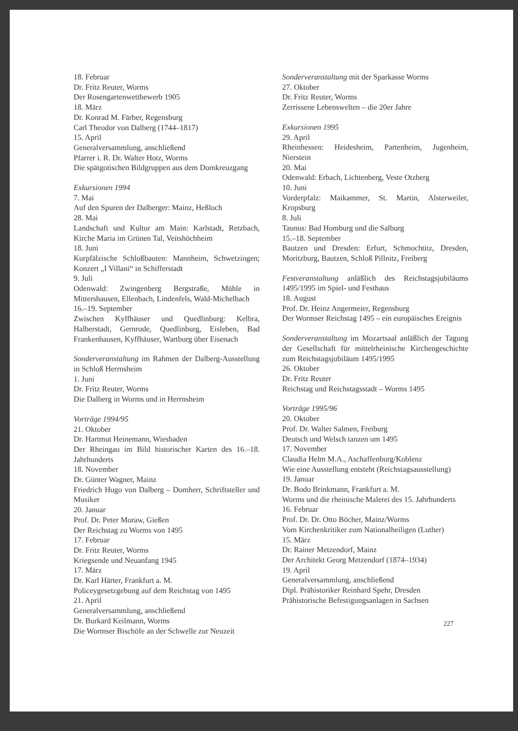18. Februar
Dr. Fritz Reuter, Worms
Der Rosengartenwettbewerb 1905
18. März
Dr. Konrad M. Färber, Regensburg
Carl Theodor von Dalberg (1744–1817)
15. April
Generalversammlung, anschließend
Pfarrer i. R. Dr. Walter Hotz, Worms
Die spätgotischen Bildgruppen aus dem Domkreuzgang
Exkursionen 1994
7. Mai
Auf den Spuren der Dalberger: Mainz, Heßloch
28. Mai
Landschaft und Kultur am Main: Karlstadt, Retzbach, Kirche Maria im Grünen Tal, Veitshöchheim
18. Juni
Kurpfälzische Schloßbauten: Mannheim, Schwetzingen; Konzert „I Villani“ in Schifferstadt
9. Juli
Odenwald: Zwingenberg Bergstraße, Mühle in Mittershausen, Ellenbach, Lindenfels, Wald-Michelbach
16.–19. September
Zwischen Kyffhäuser und Quedlinburg: Kelbra, Halberstadt, Gernrode, Quedlinburg, Eisleben, Bad Frankenhausen, Kyffhäuser, Wartburg über Eisenach
Sonderveranstaltung im Rahmen der Dalberg-Ausstellung in Schloß Herrnsheim
1. Juni
Dr. Fritz Reuter, Worms
Die Dalberg in Worms und in Herrnsheim
Vorträge 1994/95
21. Oktober
Dr. Hartmut Heinemann, Wiesbaden
Der Rheingau im Bild historischer Karten des 16.–18. Jahrhunderts
18. November
Dr. Günter Wagner, Mainz
Friedrich Hugo von Dalberg – Domherr, Schriftsteller und Musiker
20. Januar
Prof. Dr. Peter Moraw, Gießen
Der Reichstag zu Worms von 1495
17. Februar
Dr. Fritz Reuter, Worms
Kriegsende und Neuanfang 1945
17. März
Dr. Karl Härter, Frankfurt a. M.
Policeygesetzgebung auf dem Reichstag von 1495
21. April
Generalversammlung, anschließend
Dr. Burkard Keilmann, Worms
Die Wormser Bischöfe an der Schwelle zur Neuzeit
Sonderveranstaltung mit der Sparkasse Worms
27. Oktober
Dr. Fritz Reuter, Worms
Zerrissene Lebenswelten – die 20er Jahre
Exkursionen 1995
29. April
Rheinhessen: Heidesheim, Partenheim, Jugenheim, Nierstein
20. Mai
Odenwald: Erbach, Lichtenberg, Veste Otzberg
10. Juni
Vorderpfalz: Maikammer, St. Martin, Alsterweiler, Kropsburg
8. Juli
Taunus: Bad Homburg und die Salburg
15.–18. September
Bautzen und Dresden: Erfurt, Schmochtitz, Dresden, Moritzburg, Bautzen, Schloß Pillnitz, Freiberg
Festveranstaltung anläßlich des Reichstagsjubiläums 1495/1995 im Spiel- und Festhaus
18. August
Prof. Dr. Heinz Angermeier, Regensburg
Der Wormser Reichstag 1495 – ein europäisches Ereignis
Sonderveranstaltung im Mozartsaal anläßlich der Tagung der Gesellschaft für mittelrheinische Kirchengeschichte zum Reichstagsjubiläum 1495/1995
26. Oktober
Dr. Fritz Reuter
Reichstag und Reichstagsstadt – Worms 1495
Vorträge 1995/96
20. Oktober
Prof. Dr. Walter Salmen, Freiburg
Deutsch und Welsch tanzen um 1495
17. November
Claudia Helm M.A., Aschaffenburg/Koblenz
Wie eine Ausstellung entsteht (Reichstagsausstellung)
19. Januar
Dr. Bodo Brinkmann, Frankfurt a. M.
Worms und die rheinische Malerei des 15. Jahrhunderts
16. Februar
Prof. Dr. Dr. Otto Böcher, Mainz/Worms
Vom Kirchenkritiker zum Nationalheiligen (Luther)
15. März
Dr. Rainer Metzendorf, Mainz
Der Architekt Georg Metzendorf (1874–1934)
19. April
Generalversammlung, anschließend
Dipl. Prähistoriker Reinhard Spehr, Dresden
Prähistorische Befestigungsanlagen in Sachsen
227